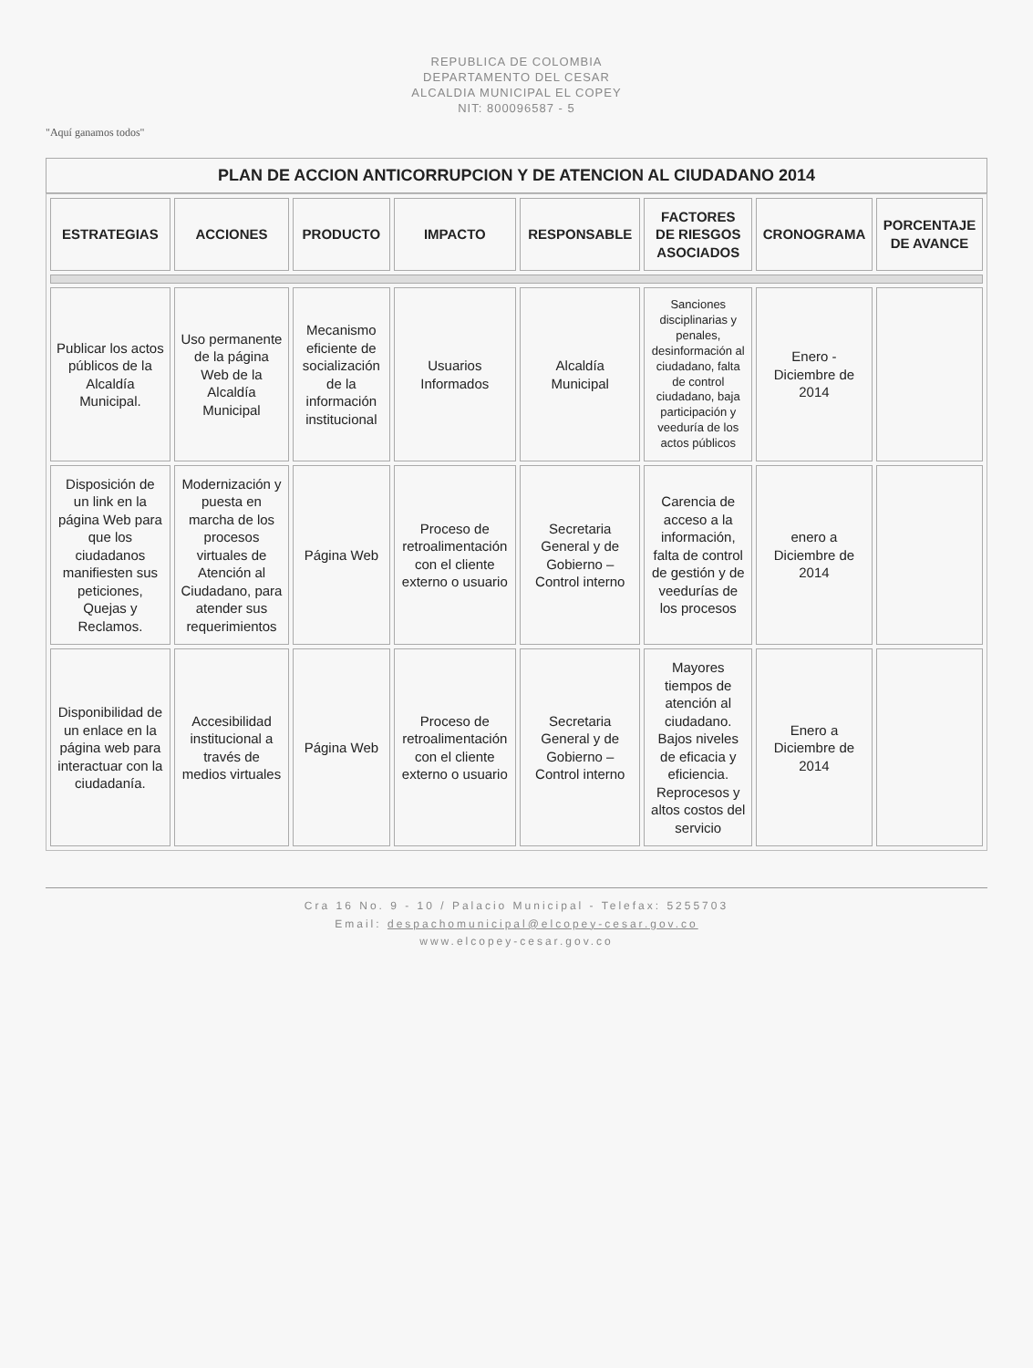REPUBLICA DE COLOMBIA
DEPARTAMENTO DEL CESAR
ALCALDIA MUNICIPAL EL COPEY
NIT: 800096587 - 5
"Aquí ganamos todos"
PLAN DE ACCION ANTICORRUPCION Y DE ATENCION AL CIUDADANO 2014
| ESTRATEGIAS | ACCIONES | PRODUCTO | IMPACTO | RESPONSABLE | FACTORES DE RIESGOS ASOCIADOS | CRONOGRAMA | PORCENTAJE DE AVANCE |
| --- | --- | --- | --- | --- | --- | --- | --- |
| Publicar los actos públicos de la Alcaldía Municipal. | Uso permanente de la página Web de la Alcaldía Municipal | Mecanismo eficiente de socialización de la información institucional | Usuarios Informados | Alcaldía Municipal | Sanciones disciplinarias y penales, desinformación al ciudadano, falta de control ciudadano, baja participación y veeduría de los actos públicos | Enero - Diciembre de 2014 | |
| Disposición de un link en la página Web para que los ciudadanos manifiesten sus peticiones, Quejas y Reclamos. | Modernización y puesta en marcha de los procesos virtuales de Atención al Ciudadano, para atender sus requerimientos | Página Web | Proceso de retroalimentación con el cliente externo o usuario | Secretaria General y de Gobierno – Control interno | Carencia de acceso a la información, falta de control de gestión y de veedurías de los procesos | enero a Diciembre de 2014 | |
| Disponibilidad de un enlace en la página web para interactuar con la ciudadanía. | Accesibilidad institucional a través de medios virtuales | Página Web | Proceso de retroalimentación con el cliente externo o usuario | Secretaria General y de Gobierno – Control interno | Mayores tiempos de atención al ciudadano. Bajos niveles de eficacia y eficiencia. Reprocesos y altos costos del servicio | Enero a Diciembre de 2014 | |
Cra 16 No. 9 - 10 / Palacio Municipal - Telefax: 5255703
Email: despachomunicipal@elcopey-cesar.gov.co
www.elcopey-cesar.gov.co